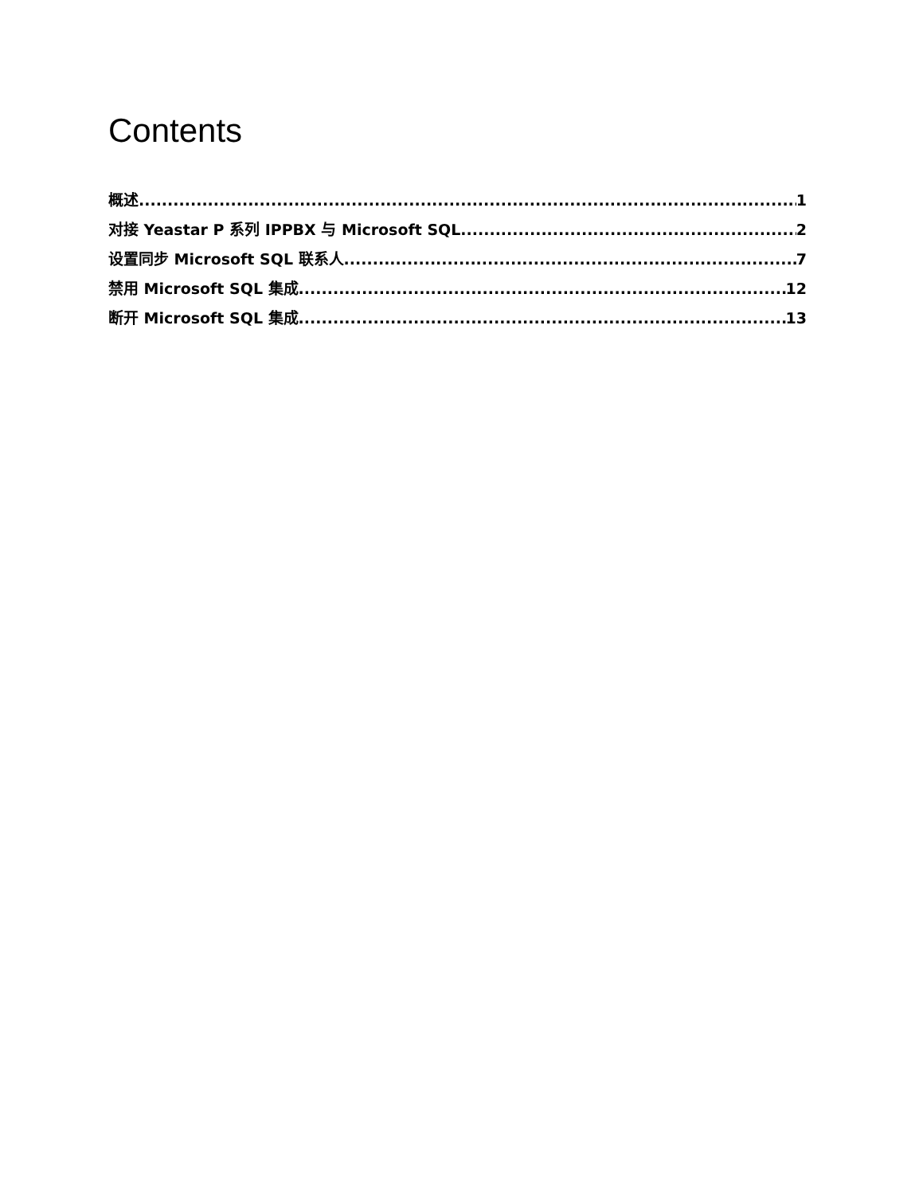Contents
概述 1
对接 Yeastar P 系列 IPPBX 与 Microsoft SQL 2
设置同步 Microsoft SQL 联系人 7
禁用 Microsoft SQL 集成 12
断开 Microsoft SQL 集成 13